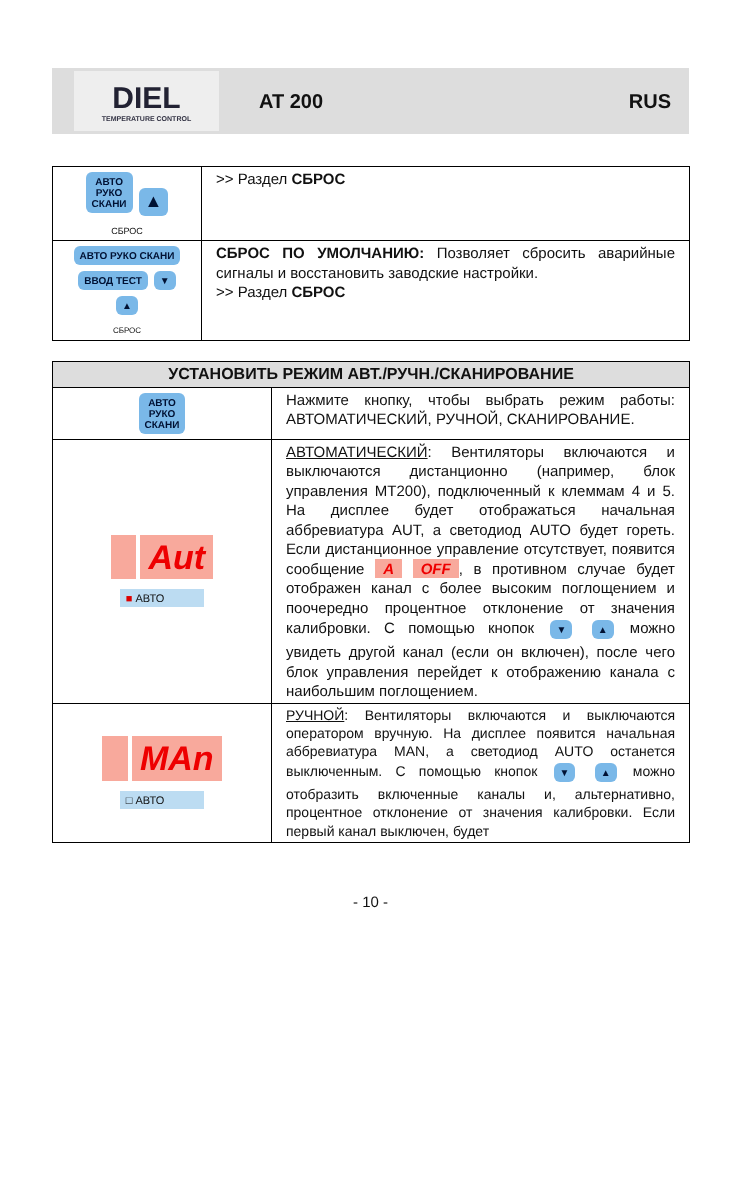DIEL
TEMPERATURE CONTROL
AT 200 RUS
| АВТО РУКО СКАНИ ▲ СБРОС | >> Раздел СБРОС |
| АВТО РУКО СКАНИ ВВОД ТЕСТ ▼ ▲ СБРОС | СБРОС ПО УМОЛЧАНИЮ: Позволяет сбросить аварийные сигналы и восстановить заводские настройки. >> Раздел СБРОС |
| УСТАНОВИТЬ РЕЖИМ АВТ./РУЧН./СКАНИРОВАНИЕ | |
| --- | --- |
| АВТО РУКО СКАНИ | Нажмите кнопку, чтобы выбрать режим работы: АВТОМАТИЧЕСКИЙ, РУЧНОЙ, СКАНИРОВАНИЕ. |
| Aut ■ АВТО | АВТОМАТИЧЕСКИЙ : Вентиляторы включаются и выключаются дистанционно (например, блок управления MT200), подключенный к клеммам 4 и 5. На дисплее будет отображаться начальная аббревиатура AUT, а светодиод AUTO будет гореть. Если дистанционное управление отсутствует, появится сообщение A OFF , в противном случае будет отображен канал с более высоким поглощением и поочередно процентное отклонение от значения калибровки. С помощью кнопок ▼ ▲ можно увидеть другой канал (если он включен), после чего блок управления перейдет к отображению канала с наибольшим поглощением. |
| MAn □ АВТО | РУЧНОЙ : Вентиляторы включаются и выключаются оператором вручную. На дисплее появится начальная аббревиатура MAN, а светодиод AUTO останется выключенным. С помощью кнопок ▼ ▲ можно отобразить включенные каналы и, альтернативно, процентное отклонение от значения калибровки. Если первый канал выключен, будет |
- 10 -